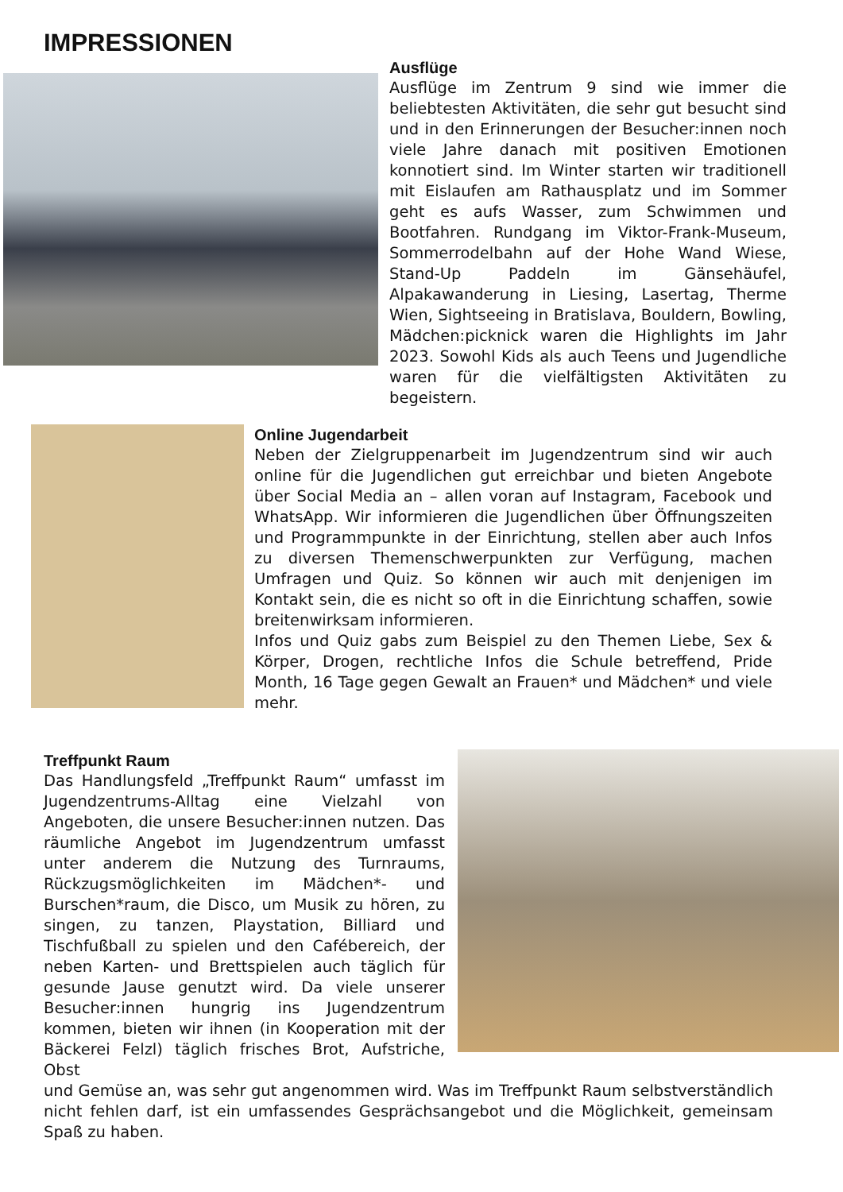IMPRESSIONEN
Ausflüge
Ausflüge im Zentrum 9 sind wie immer die beliebtesten Aktivitäten, die sehr gut besucht sind und in den Erinnerungen der Besucher:innen noch viele Jahre danach mit positiven Emotionen konnotiert sind. Im Winter starten wir traditionell mit Eislaufen am Rathausplatz und im Sommer geht es aufs Wasser, zum Schwimmen und Bootfahren. Rundgang im Viktor-Frank-Museum, Sommerrodelbahn auf der Hohe Wand Wiese, Stand-Up Paddeln im Gänsehäufel, Alpakawanderung in Liesing, Lasertag, Therme Wien, Sightseeing in Bratislava, Bouldern, Bowling, Mädchen:picknick waren die Highlights im Jahr 2023. Sowohl Kids als auch Teens und Jugendliche waren für die vielfältigsten Aktivitäten zu begeistern.
Online Jugendarbeit
Neben der Zielgruppenarbeit im Jugendzentrum sind wir auch online für die Jugendlichen gut erreichbar und bieten Angebote über Social Media an – allen voran auf Instagram, Facebook und WhatsApp. Wir informieren die Jugendlichen über Öffnungszeiten und Programmpunkte in der Einrichtung, stellen aber auch Infos zu diversen Themenschwerpunkten zur Verfügung, machen Umfragen und Quiz. So können wir auch mit denjenigen im Kontakt sein, die es nicht so oft in die Einrichtung schaffen, sowie breitenwirksam informieren.
Infos und Quiz gabs zum Beispiel zu den Themen Liebe, Sex & Körper, Drogen, rechtliche Infos die Schule betreffend, Pride Month, 16 Tage gegen Gewalt an Frauen* und Mädchen* und viele mehr.
Treffpunkt Raum
Das Handlungsfeld „Treffpunkt Raum“ umfasst im Jugendzentrums-Alltag eine Vielzahl von Angeboten, die unsere Besucher:innen nutzen. Das räumliche Angebot im Jugendzentrum umfasst unter anderem die Nutzung des Turnraums, Rückzugsmöglichkeiten im Mädchen*- und Burschen*raum, die Disco, um Musik zu hören, zu singen, zu tanzen, Playstation, Billiard und Tischfußball zu spielen und den Cafébereich, der neben Karten- und Brettspielen auch täglich für gesunde Jause genutzt wird. Da viele unserer Besucher:innen hungrig ins Jugendzentrum kommen, bieten wir ihnen (in Kooperation mit der Bäckerei Felzl) täglich frisches Brot, Aufstriche, Obst
und Gemüse an, was sehr gut angenommen wird. Was im Treffpunkt Raum selbstverständlich nicht fehlen darf, ist ein umfassendes Gesprächsangebot und die Möglichkeit, gemeinsam Spaß zu haben.